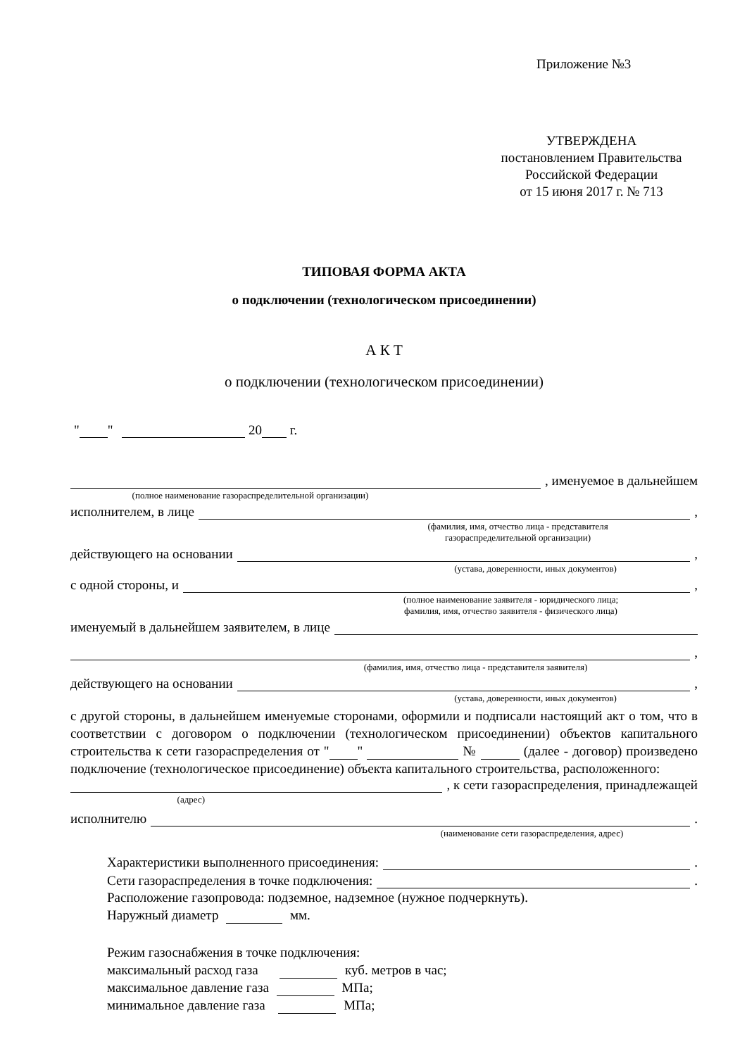Приложение №3
УТВЕРЖДЕНА
постановлением Правительства
Российской Федерации
от 15 июня 2017 г. № 713
ТИПОВАЯ ФОРМА АКТА
о подключении (технологическом присоединении)
А К Т
о подключении (технологическом присоединении)
" " 20 г.
, именуемое в дальнейшем
(полное наименование газораспределительной организации)
исполнителем, в лице ,
(фамилия, имя, отчество лица - представителя
газораспределительной организации)
действующего на основании ,
(устава, доверенности, иных документов)
с одной стороны, и ,
(полное наименование заявителя - юридического лица;
фамилия, имя, отчество заявителя - физического лица)
именуемый в дальнейшем заявителем, в лице
,
(фамилия, имя, отчество лица - представителя заявителя)
действующего на основании ,
(устава, доверенности, иных документов)
с другой стороны, в дальнейшем именуемые сторонами, оформили и подписали настоящий акт о том, что в соответствии с договором о подключении (технологическом присоединении) объектов капитального строительства к сети газораспределения от " " № (далее - договор) произведено подключение (технологическое присоединение) объекта капитального строительства, расположенного:
, к сети газораспределения, принадлежащей
(адрес)
исполнителю .
(наименование сети газораспределения, адрес)
Характеристики выполненного присоединения: .
Сети газораспределения в точке подключения: .
Расположение газопровода: подземное, надземное (нужное подчеркнуть).
Наружный диаметр мм.
Режим газоснабжения в точке подключения:
максимальный расход газа куб. метров в час;
максимальное давление газа МПа;
минимальное давление газа МПа;